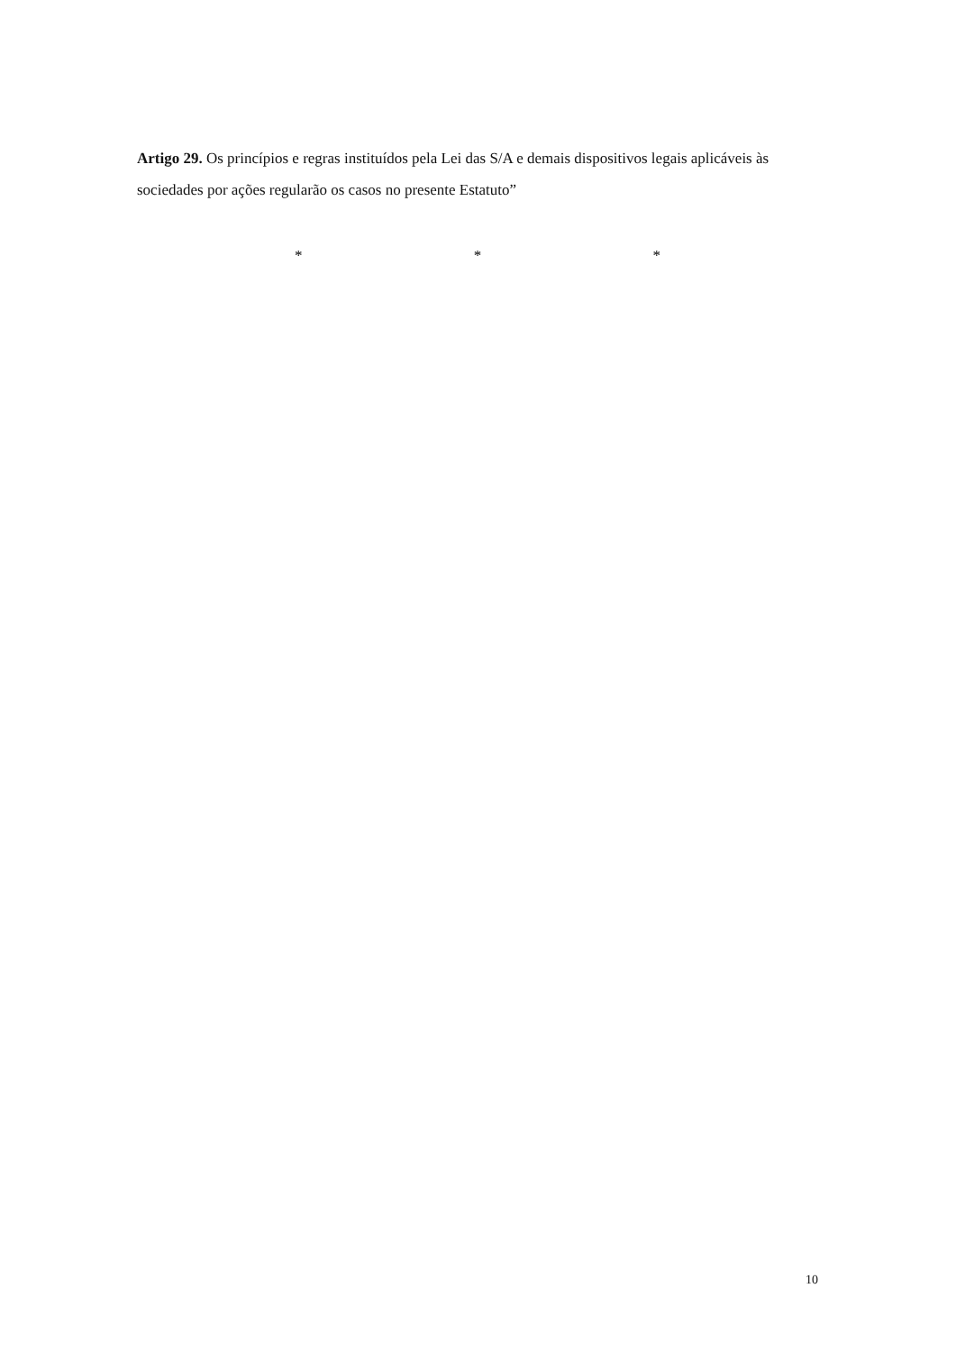Artigo 29. Os princípios e regras instituídos pela Lei das S/A e demais dispositivos legais aplicáveis às sociedades por ações regularão os casos no presente Estatuto”
* * *
10